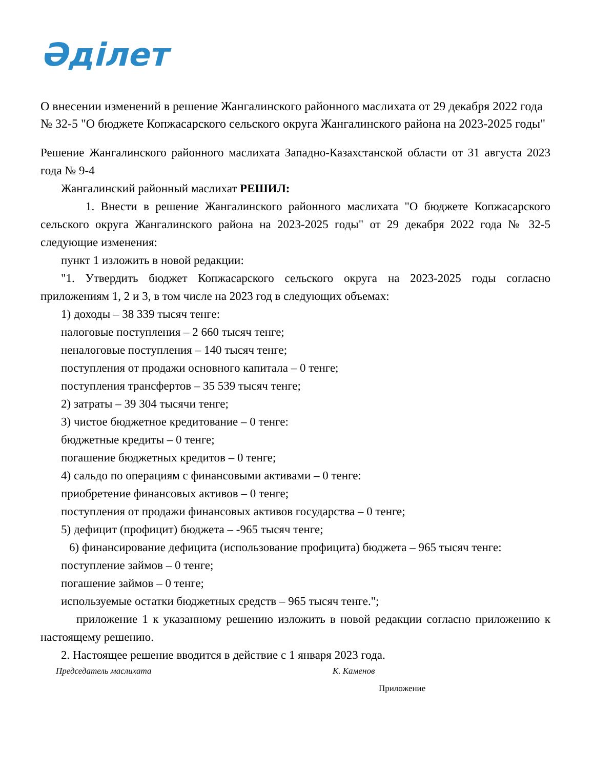Әділет
О внесении изменений в решение Жангалинского районного маслихата от 29 декабря 2022 года № 32-5 "О бюджете Копжасарского сельского округа Жангалинского района на 2023-2025 годы"
Решение Жангалинского районного маслихата Западно-Казахстанской области от 31 августа 2023 года № 9-4
Жангалинский районный маслихат РЕШИЛ:
1. Внести в решение Жангалинского районного маслихата "О бюджете Копжасарского сельского округа Жангалинского района на 2023-2025 годы" от 29 декабря 2022 года № 32-5 следующие изменения:
пункт 1 изложить в новой редакции:
"1. Утвердить бюджет Копжасарского сельского округа на 2023-2025 годы согласно приложениям 1, 2 и 3, в том числе на 2023 год в следующих объемах:
1) доходы – 38 339 тысяч тенге:
налоговые поступления – 2 660 тысяч тенге;
неналоговые поступления – 140 тысяч тенге;
поступления от продажи основного капитала – 0 тенге;
поступления трансфертов – 35 539 тысяч тенге;
2) затраты – 39 304 тысячи тенге;
3) чистое бюджетное кредитование – 0 тенге:
бюджетные кредиты – 0 тенге;
погашение бюджетных кредитов – 0 тенге;
4) сальдо по операциям с финансовыми активами – 0 тенге:
приобретение финансовых активов – 0 тенге;
поступления от продажи финансовых активов государства – 0 тенге;
5) дефицит (профицит) бюджета – -965 тысяч тенге;
6) финансирование дефицита (использование профицита) бюджета – 965 тысяч тенге:
поступление займов – 0 тенге;
погашение займов – 0 тенге;
используемые остатки бюджетных средств – 965 тысяч тенге.";
приложение 1 к указанному решению изложить в новой редакции согласно приложению к настоящему решению.
2. Настоящее решение вводится в действие с 1 января 2023 года.
Председатель маслихата К. Каменов
Приложение